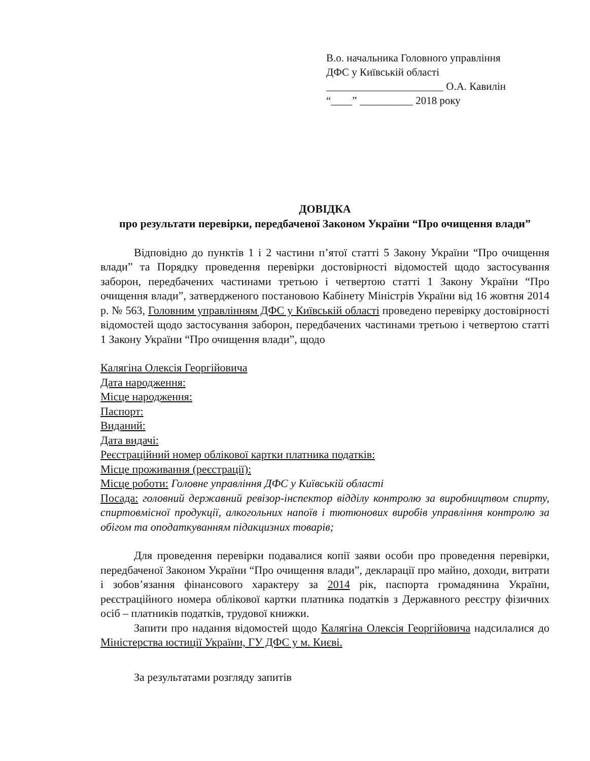В.о. начальника Головного управління
ДФС у Київській області
______________________ О.А. Кавилін
“____” __________ 2018 року
ДОВІДКА
про результати перевірки, передбаченої Законом України “Про очищення влади”
Відповідно до пунктів 1 і 2 частини п’ятої статті 5 Закону України “Про очищення влади” та Порядку проведення перевірки достовірності відомостей щодо застосування заборон, передбачених частинами третьою і четвертою статті 1 Закону України “Про очищення влади”, затвердженого постановою Кабінету Міністрів України від 16 жовтня 2014 р. № 563, Головним управлінням ДФС у Київській області проведено перевірку достовірності відомостей щодо застосування заборон, передбачених частинами третьою і четвертою статті 1 Закону України “Про очищення влади”, щодо
Калягіна Олексія Георгійовича
Дата народження:
Місце народження:
Паспорт:
Виданий:
Дата видачі:
Реєстраційний номер облікової картки платника податків:
Місце проживання (реєстрації):
Місце роботи: Головне управління ДФС у Київській області
Посада: головний державний ревізор-інспектор відділу контролю за виробництвом спирту, спиртовмісної продукції, алкогольних напоїв і тютюнових виробів управління контролю за обігом та оподаткуванням підакцизних товарів;
Для проведення перевірки подавалися копії заяви особи про проведення перевірки, передбаченої Законом України “Про очищення влади”, декларації про майно, доходи, витрати і зобов’язання фінансового характеру за 2014 рік, паспорта громадянина України, реєстраційного номера облікової картки платника податків з Державного реєстру фізичних осіб – платників податків, трудової книжки.
Запити про надання відомостей щодо Калягіна Олексія Георгійовича надсилалися до Міністерства юстиції України, ГУ ДФС у м. Києві.
За результатами розгляду запитів